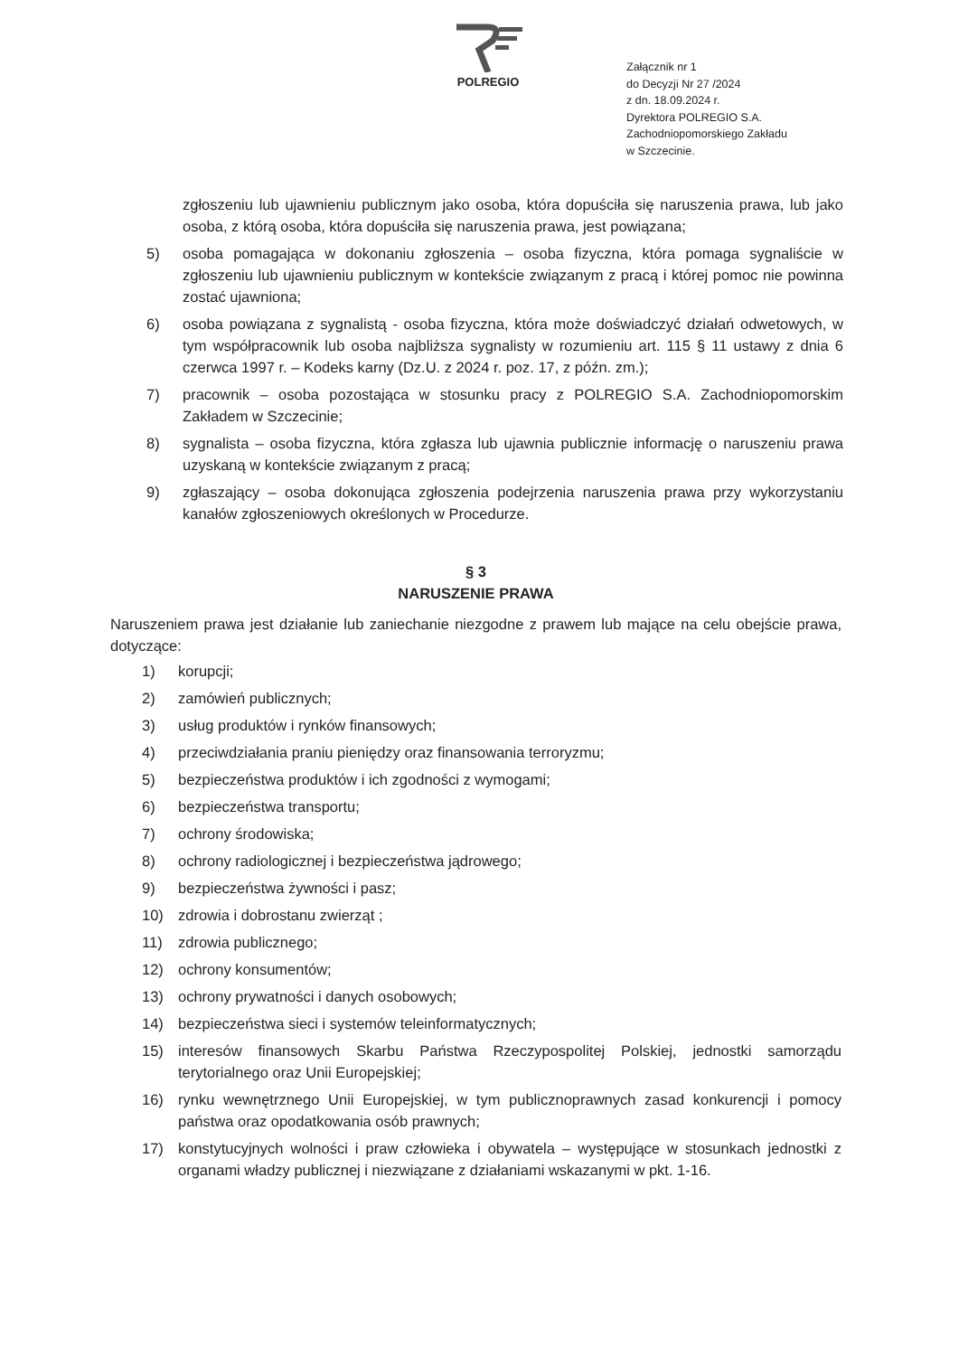POLREGIO
Załącznik nr 1
do Decyzji Nr 27 /2024
z dn. 18.09.2024 r.
Dyrektora POLREGIO S.A.
Zachodniopomorskiego Zakładu
w Szczecinie.
zgłoszeniu lub ujawnieniu publicznym jako osoba, która dopuściła się naruszenia prawa, lub jako osoba, z którą osoba, która dopuściła się naruszenia prawa, jest powiązana;
5) osoba pomagająca w dokonaniu zgłoszenia – osoba fizyczna, która pomaga sygnaliście w zgłoszeniu lub ujawnieniu publicznym w kontekście związanym z pracą i której pomoc nie powinna zostać ujawniona;
6) osoba powiązana z sygnalistą - osoba fizyczna, która może doświadczyć działań odwetowych, w tym współpracownik lub osoba najbliższa sygnalisty w rozumieniu art. 115 § 11 ustawy z dnia 6 czerwca 1997 r. – Kodeks karny (Dz.U. z 2024 r. poz. 17, z późn. zm.);
7) pracownik – osoba pozostająca w stosunku pracy z POLREGIO S.A. Zachodniopomorskim Zakładem w Szczecinie;
8) sygnalista – osoba fizyczna, która zgłasza lub ujawnia publicznie informację o naruszeniu prawa uzyskaną w kontekście związanym z pracą;
9) zgłaszający – osoba dokonująca zgłoszenia podejrzenia naruszenia prawa przy wykorzystaniu kanałów zgłoszeniowych określonych w Procedurze.
§ 3
NARUSZENIE PRAWA
Naruszeniem prawa jest działanie lub zaniechanie niezgodne z prawem lub mające na celu obejście prawa, dotyczące:
1) korupcji;
2) zamówień publicznych;
3) usług produktów i rynków finansowych;
4) przeciwdziałania praniu pieniędzy oraz finansowania terroryzmu;
5) bezpieczeństwa produktów i ich zgodności z wymogami;
6) bezpieczeństwa transportu;
7) ochrony środowiska;
8) ochrony radiologicznej i bezpieczeństwa jądrowego;
9) bezpieczeństwa żywności i pasz;
10) zdrowia i dobrostanu zwierząt ;
11) zdrowia publicznego;
12) ochrony konsumentów;
13) ochrony prywatności i danych osobowych;
14) bezpieczeństwa sieci i systemów teleinformatycznych;
15) interesów finansowych Skarbu Państwa Rzeczypospolitej Polskiej, jednostki samorządu terytorialnego oraz Unii Europejskiej;
16) rynku wewnętrznego Unii Europejskiej, w tym publicznoprawnych zasad konkurencji i pomocy państwa oraz opodatkowania osób prawnych;
17) konstytucyjnych wolności i praw człowieka i obywatela – występujące w stosunkach jednostki z organami władzy publicznej i niezwiązane z działaniami wskazanymi w pkt. 1-16.